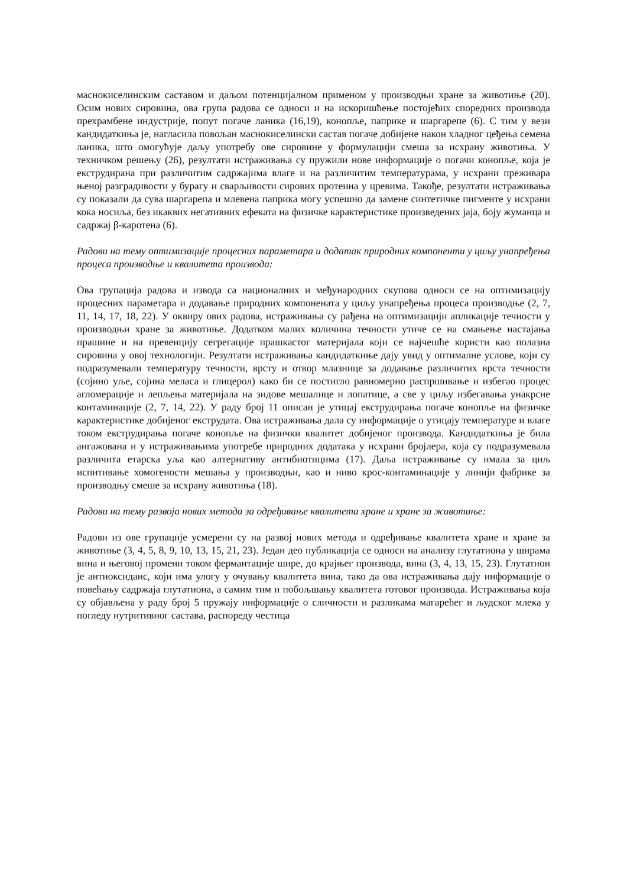маснокиселинским саставом и даљом потенцијалном применом у производњи хране за животиње (20). Осим нових сировина, ова група радова се односи и на искоришћење постојећих споредних производа прехрамбене индустрије, попут погаче ланика (16,19), конопље, паприке и шаргарепе (6). С тим у вези кандидаткиња је, нагласила повољан маснокиселински састав погаче добијене након хладног цеђења семена ланика, што омогућује даљу употребу ове сировине у формулацији смеша за исхрану животиња. У техничком решењу (26), резултати истраживања су пружили нове информације о погачи конопље, која је екструдирана при различитим садржајима влаге и на различитим температурама, у исхрани преживара њеној разградивости у бурагу и сварљивости сирових протеина у цревима. Такође, резултати истраживања су показали да сува шаргарепа и млевена паприка могу успешно да замене синтетичке пигменте у исхрани кока носиља, без икаквих негативних ефеката на физичке карактеристике произведених јаја, боју жуманца и садржај β-каротена (6).
Радови на тему оптимизације процесних параметара и додатак природних компоненти у циљу унапређења процеса производње и квалитета производа:
Ова групација радова и извода са националних и међународних скупова односи се на оптимизацију процесних параметара и додавање природних компонената у циљу унапређења процеса производње (2, 7, 11, 14, 17, 18, 22). У оквиру ових радова, истраживања су рађена на оптимизацији апликације течности у производњи хране за животиње. Додатком малих количина течности утиче се на смањење настајања прашине и на превенцију сегрегације прашкастог материјала који се најчешће користи као полазна сировина у овој технологији. Резултати истраживања кандидаткиње дају увид у оптималне услове, који су подразумевали температуру течности, врсту и отвор млазнице за додавање различитих врста течности (сојино уље, сојина меласа и глицерол) како би се постигло равномерно распршивање и избегао процес агломерације и лепљења материјала на зидове мешалице и лопатице, а све у циљу избегавања унакрсне контаминације (2, 7, 14, 22). У раду број 11 описан је утицај екструдирања погаче конопље на физичке карактеристике добијеног екструдата. Ова истраживања дала су информације о утицају температуре и влаге током екструдирања погаче конопље на физички квалитет добијеног производа. Кандидаткиња је била ангажована и у истраживањима употребе природних додатака у исхрани бројлера, која су подразумевала различита етарска уља као алтернативу антибиотицима (17). Даља истраживање су имала за циљ испитивање хомогености мешања у производњи, као и ниво крос-контаминације у линији фабрике за производњу смеше за исхрану животиња (18).
Радови на тему развоја нових метода за одређивање квалитета хране и хране за животиње:
Радови из ове групације усмерени су на развој нових метода и одређивање квалитета хране и хране за животиње (3, 4, 5, 8, 9, 10, 13, 15, 21, 23). Један део публикација се односи на анализу глутатиона у ширама вина и његовој промени током фермантације шире, до крајњег производа, вина (3, 4, 13, 15, 23). Глутатион је антиоксиданс, који има улогу у очувању квалитета вина, тако да ова истраживања дају информације о повећању садржаја глутатиона, а самим тим и побољшању квалитета готовог производа. Истраживања која су објављена у раду број 5 пружају информације о сличности и разликама магарећег и људског млека у погледу нутритивног састава, распореду честица